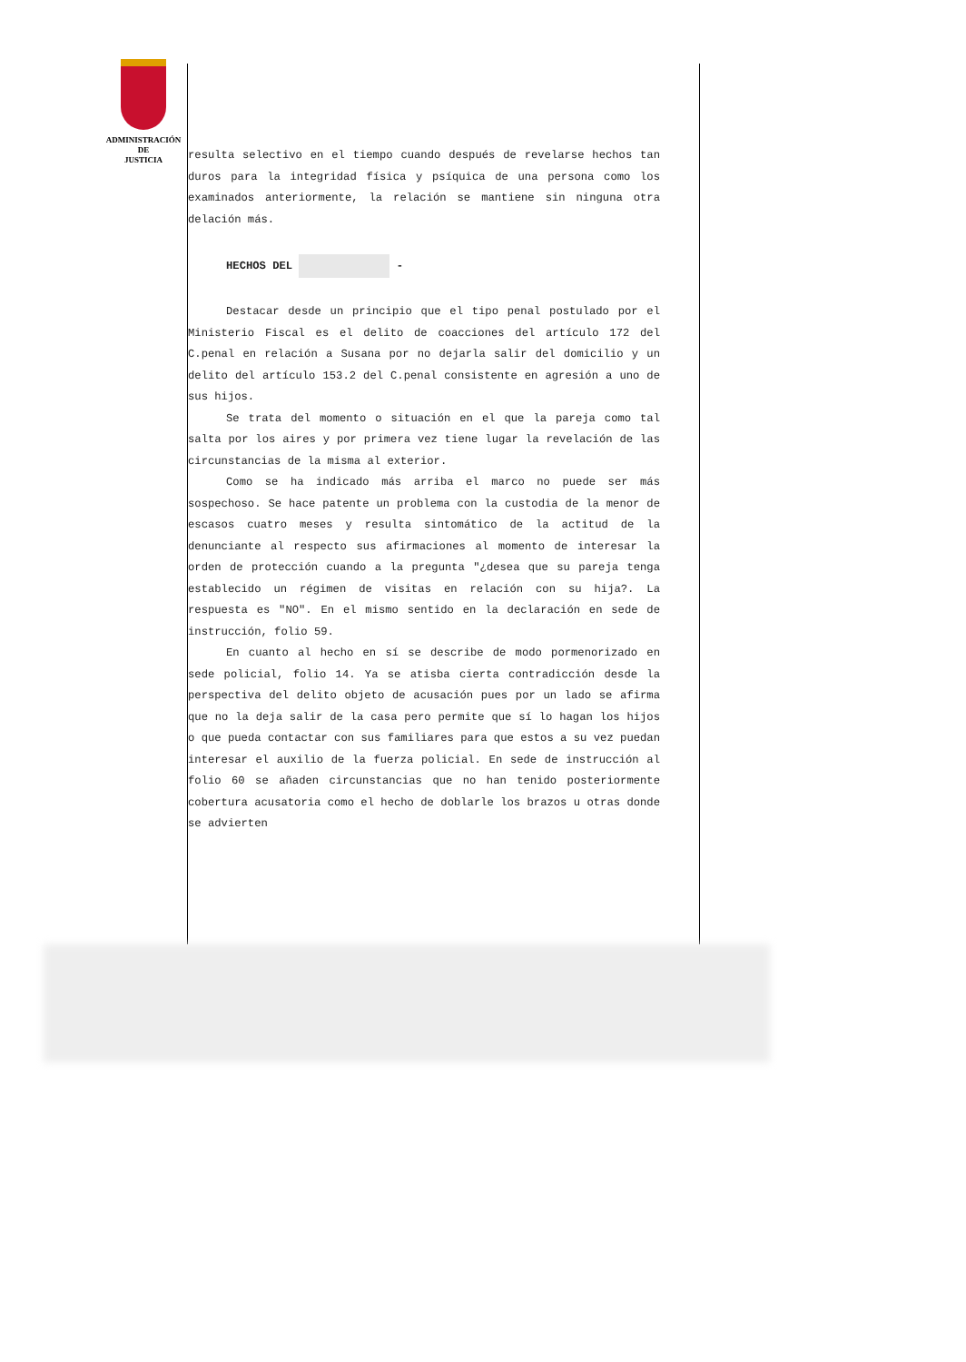ADMINISTRACIÓN
DE
JUSTICIA
resulta selectivo en el tiempo cuando después de revelarse hechos tan duros para la integridad física y psíquica de una persona como los examinados anteriormente, la relación se mantiene sin ninguna otra delación más.
HECHOS DEL -
Destacar desde un principio que el tipo penal postulado por el Ministerio Fiscal es el delito de coacciones del artículo 172 del C.penal en relación a Susana por no dejarla salir del domicilio y un delito del artículo 153.2 del C.penal consistente en agresión a uno de sus hijos.
Se trata del momento o situación en el que la pareja como tal salta por los aires y por primera vez tiene lugar la revelación de las circunstancias de la misma al exterior.
Como se ha indicado más arriba el marco no puede ser más sospechoso. Se hace patente un problema con la custodia de la menor de escasos cuatro meses y resulta sintomático de la actitud de la denunciante al respecto sus afirmaciones al momento de interesar la orden de protección cuando a la pregunta "¿desea que su pareja tenga establecido un régimen de visitas en relación con su hija?. La respuesta es "NO". En el mismo sentido en la declaración en sede de instrucción, folio 59.
En cuanto al hecho en sí se describe de modo pormenorizado en sede policial, folio 14. Ya se atisba cierta contradicción desde la perspectiva del delito objeto de acusación pues por un lado se afirma que no la deja salir de la casa pero permite que sí lo hagan los hijos o que pueda contactar con sus familiares para que estos a su vez puedan interesar el auxilio de la fuerza policial. En sede de instrucción al folio 60 se añaden circunstancias que no han tenido posteriormente cobertura acusatoria como el hecho de doblarle los brazos u otras donde se advierten